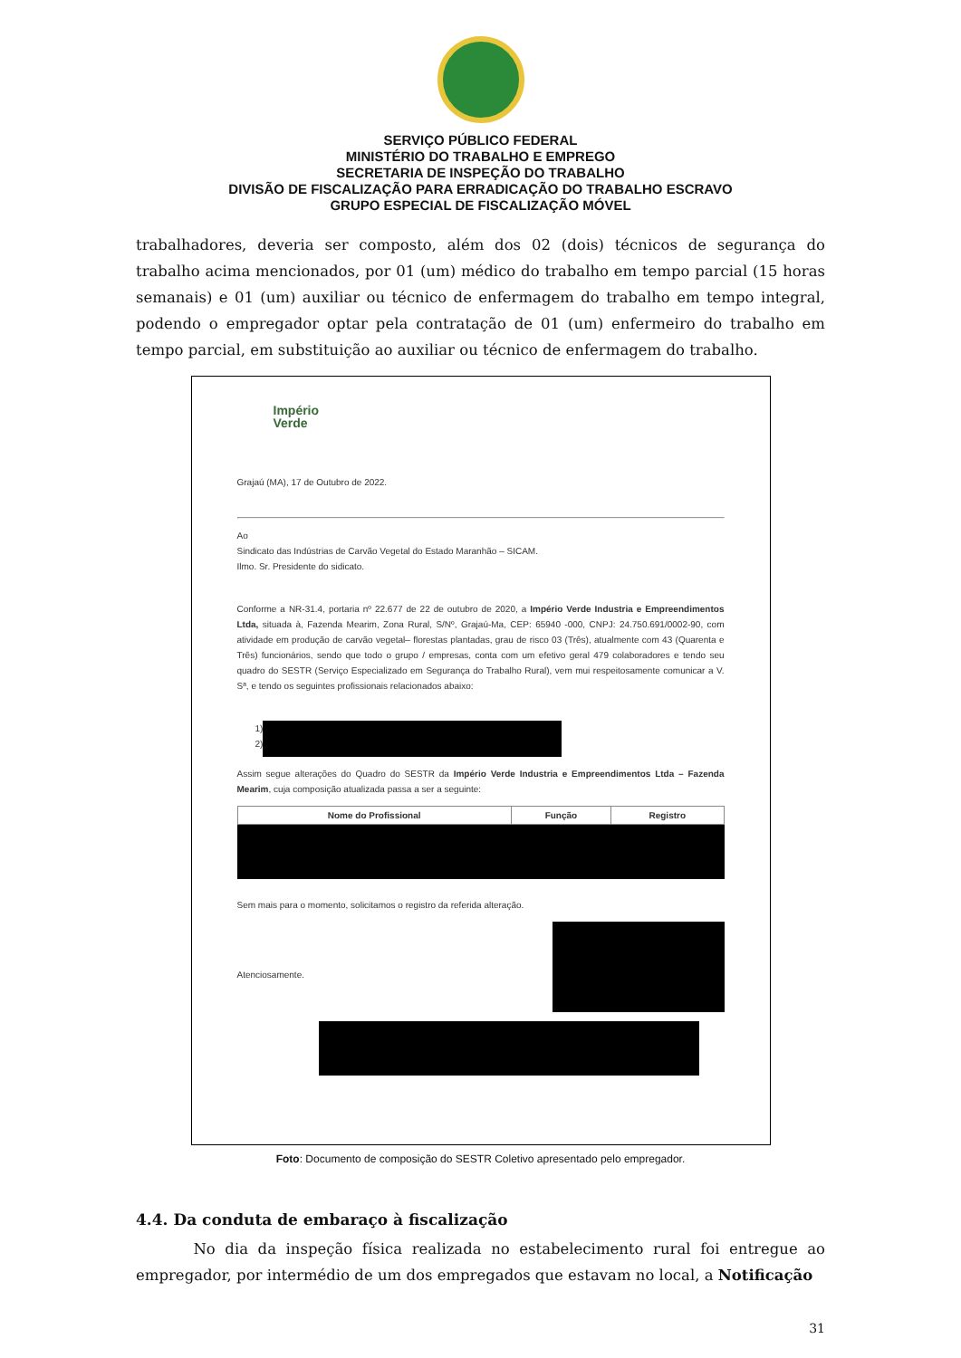SERVIÇO PÚBLICO FEDERAL
MINISTÉRIO DO TRABALHO E EMPREGO
SECRETARIA DE INSPEÇÃO DO TRABALHO
DIVISÃO DE FISCALIZAÇÃO PARA ERRADICAÇÃO DO TRABALHO ESCRAVO
GRUPO ESPECIAL DE FISCALIZAÇÃO MÓVEL
trabalhadores, deveria ser composto, além dos 02 (dois) técnicos de segurança do trabalho acima mencionados, por 01 (um) médico do trabalho em tempo parcial (15 horas semanais) e 01 (um) auxiliar ou técnico de enfermagem do trabalho em tempo integral, podendo o empregador optar pela contratação de 01 (um) enfermeiro do trabalho em tempo parcial, em substituição ao auxiliar ou técnico de enfermagem do trabalho.
Império
Verde
Grajaú (MA), 17 de Outubro de 2022.
Ao
Sindicato das Indústrias de Carvão Vegetal do Estado Maranhão – SICAM.
Ilmo. Sr. Presidente do sidicato.
Conforme a NR-31.4, portaria nº 22.677 de 22 de outubro de 2020, a Império Verde Industria e Empreendimentos Ltda, situada à, Fazenda Mearim, Zona Rural, S/Nº, Grajaú-Ma, CEP: 65940 -000, CNPJ: 24.750.691/0002-90, com atividade em produção de carvão vegetal– florestas plantadas, grau de risco 03 (Três), atualmente com 43 (Quarenta e Três) funcionários, sendo que todo o grupo / empresas, conta com um efetivo geral 479 colaboradores e tendo seu quadro do SESTR (Serviço Especializado em Segurança do Trabalho Rural), vem mui respeitosamente comunicar a V. Sª, e tendo os seguintes profissionais relacionados abaixo:
1)
2)
Assim segue alterações do Quadro do SESTR da Império Verde Industria e Empreendimentos Ltda – Fazenda Mearim, cuja composição atualizada passa a ser a seguinte:
| Nome do Profissional | Função | Registro |
| --- | --- | --- |
Sem mais para o momento, solicitamos o registro da referida alteração.
Atenciosamente.
Foto: Documento de composição do SESTR Coletivo apresentado pelo empregador.
4.4. Da conduta de embaraço à fiscalização
No dia da inspeção física realizada no estabelecimento rural foi entregue ao empregador, por intermédio de um dos empregados que estavam no local, a Notificação
31